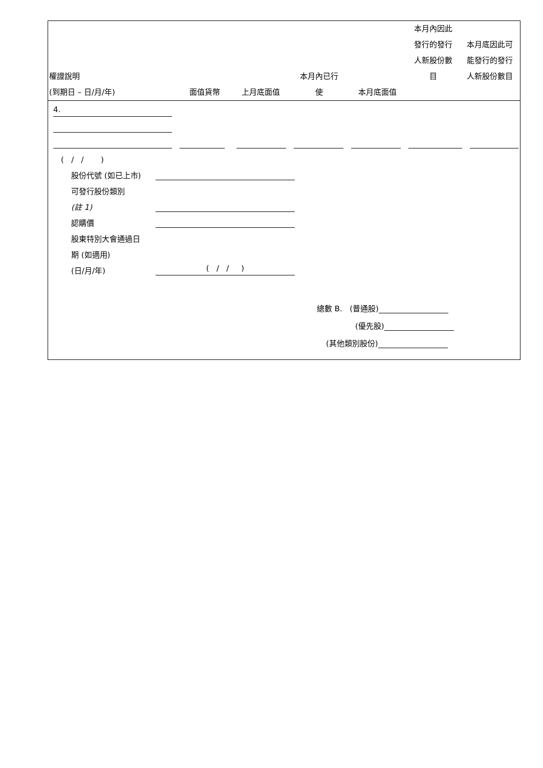| 權證說明 (到期日 – 日/月/年) | 面值貨幣 | 上月底面值 | 本月內已行 使 | 本月底面值 | 本月內因此 發行的發行 人新股份數 目 | 本月底因此可 能發行的發行 人新股份數目 |
| --- | --- | --- | --- | --- | --- | --- |
4.
( / / )
股份代號 (如已上市)
可發行股份類別
(註 1)
認購價
股東特別大會通過日
期 (如適用)
(日/月/年) ( / / )
總數 B. (普通股)
(優先股)
(其他類別股份)